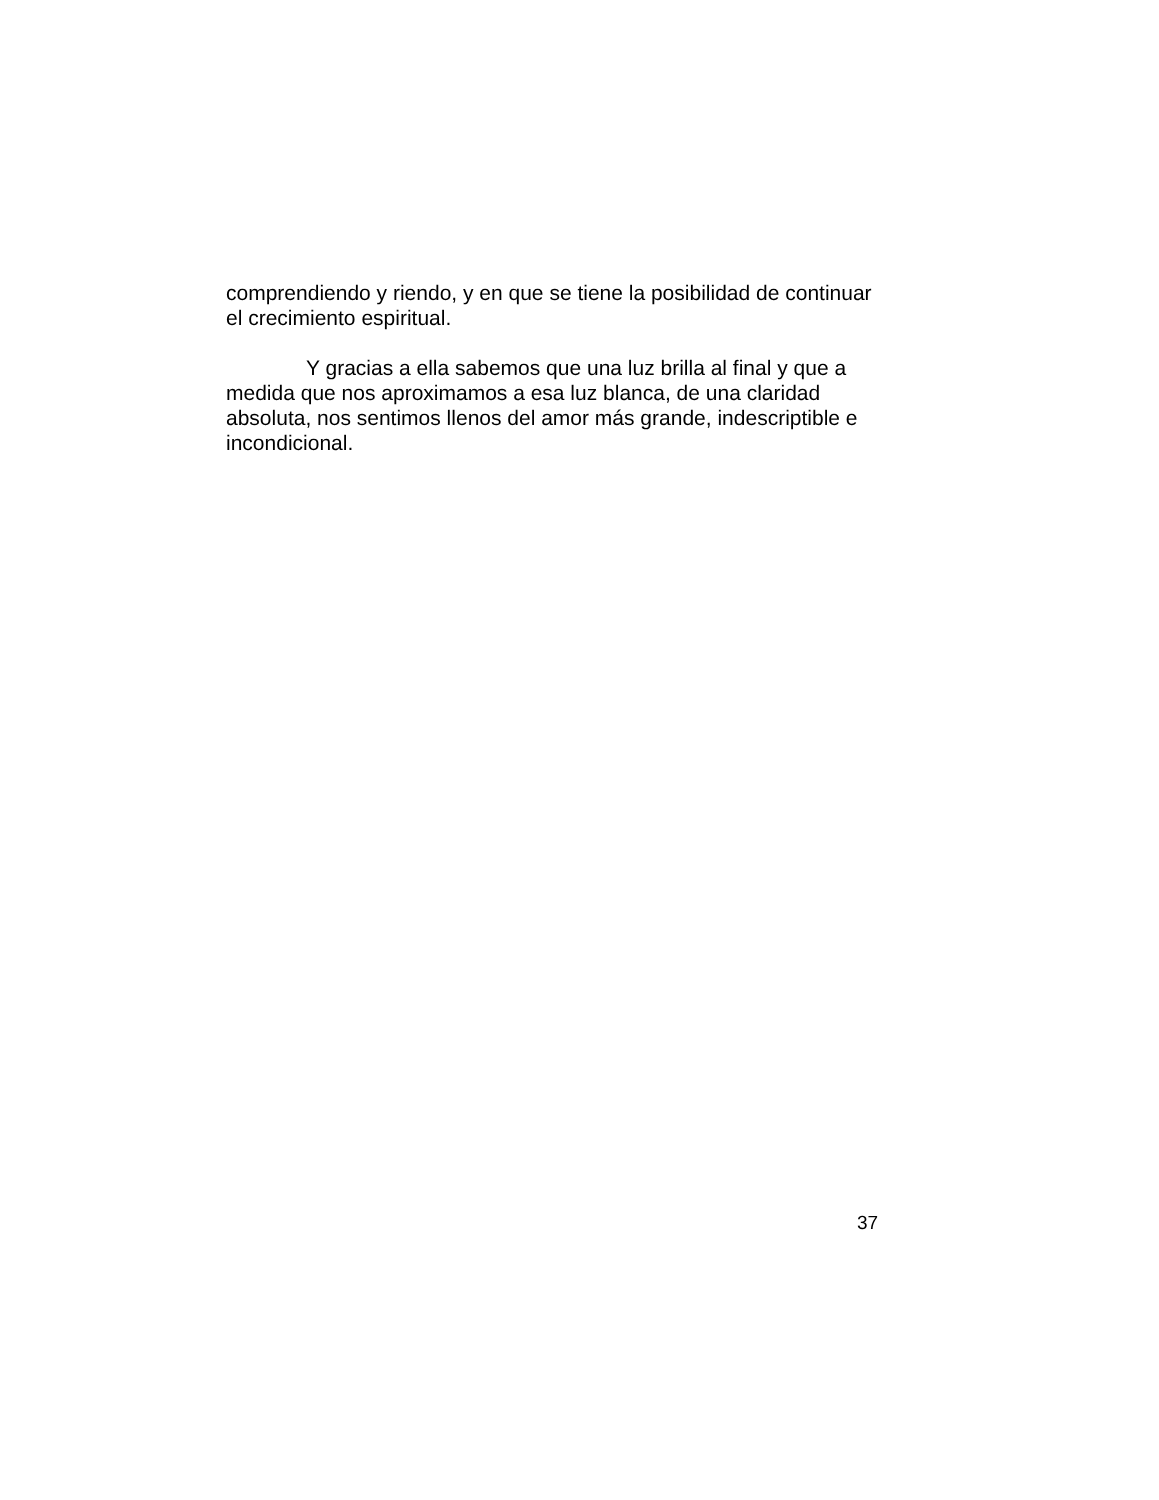comprendiendo y riendo, y en que se tiene la posibilidad de continuar el crecimiento espiritual.
Y gracias a ella sabemos que una luz brilla al final y que a medida que nos aproximamos a esa luz blanca, de una claridad absoluta, nos sentimos llenos del amor más grande, indescriptible e incondicional.
37